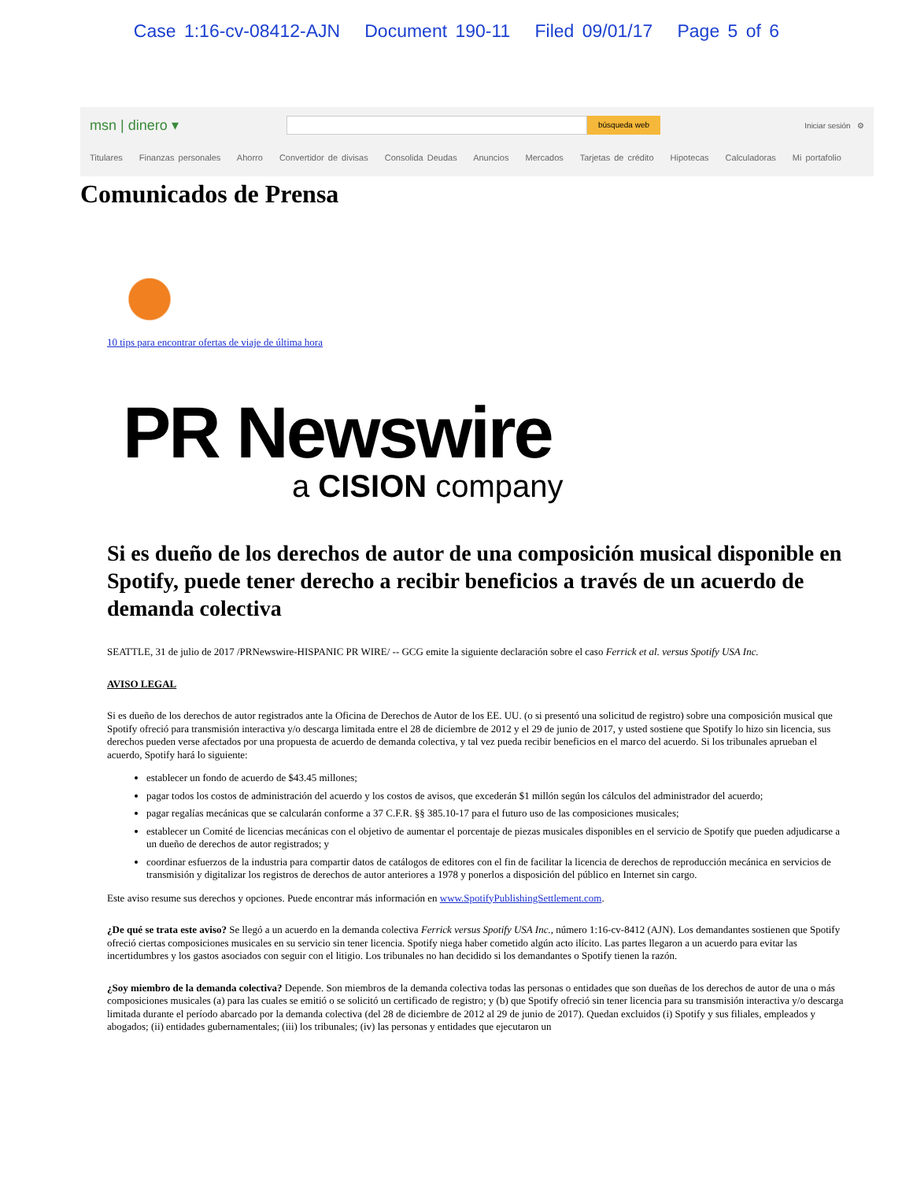Case 1:16-cv-08412-AJN Document 190-11 Filed 09/01/17 Page 5 of 6
msn | dinero ▾
búsqueda web
Iniciar sesión ⚙
Titulares Finanzas personales Ahorro Convertidor de divisas Consolida Deudas Anuncios Mercados Tarjetas de crédito Hipotecas Calculadoras Mi portafolio
Comunicados de Prensa
10 tips para encontrar ofertas de viaje de última hora
PR Newswire
a CISION company
Si es dueño de los derechos de autor de una composición musical disponible en Spotify, puede tener derecho a recibir beneficios a través de un acuerdo de demanda colectiva
SEATTLE, 31 de julio de 2017 /PRNewswire-HISPANIC PR WIRE/ -- GCG emite la siguiente declaración sobre el caso Ferrick et al. versus Spotify USA Inc.
AVISO LEGAL
Si es dueño de los derechos de autor registrados ante la Oficina de Derechos de Autor de los EE. UU. (o si presentó una solicitud de registro) sobre una composición musical que Spotify ofreció para transmisión interactiva y/o descarga limitada entre el 28 de diciembre de 2012 y el 29 de junio de 2017, y usted sostiene que Spotify lo hizo sin licencia, sus derechos pueden verse afectados por una propuesta de acuerdo de demanda colectiva, y tal vez pueda recibir beneficios en el marco del acuerdo. Si los tribunales aprueban el acuerdo, Spotify hará lo siguiente:
establecer un fondo de acuerdo de $43.45 millones;
pagar todos los costos de administración del acuerdo y los costos de avisos, que excederán $1 millón según los cálculos del administrador del acuerdo;
pagar regalías mecánicas que se calcularán conforme a 37 C.F.R. §§ 385.10-17 para el futuro uso de las composiciones musicales;
establecer un Comité de licencias mecánicas con el objetivo de aumentar el porcentaje de piezas musicales disponibles en el servicio de Spotify que pueden adjudicarse a un dueño de derechos de autor registrados; y
coordinar esfuerzos de la industria para compartir datos de catálogos de editores con el fin de facilitar la licencia de derechos de reproducción mecánica en servicios de transmisión y digitalizar los registros de derechos de autor anteriores a 1978 y ponerlos a disposición del público en Internet sin cargo.
Este aviso resume sus derechos y opciones. Puede encontrar más información en www.SpotifyPublishingSettlement.com.
¿De qué se trata este aviso? Se llegó a un acuerdo en la demanda colectiva Ferrick versus Spotify USA Inc., número 1:16-cv-8412 (AJN). Los demandantes sostienen que Spotify ofreció ciertas composiciones musicales en su servicio sin tener licencia. Spotify niega haber cometido algún acto ilícito. Las partes llegaron a un acuerdo para evitar las incertidumbres y los gastos asociados con seguir con el litigio. Los tribunales no han decidido si los demandantes o Spotify tienen la razón.
¿Soy miembro de la demanda colectiva? Depende. Son miembros de la demanda colectiva todas las personas o entidades que son dueñas de los derechos de autor de una o más composiciones musicales (a) para las cuales se emitió o se solicitó un certificado de registro; y (b) que Spotify ofreció sin tener licencia para su transmisión interactiva y/o descarga limitada durante el período abarcado por la demanda colectiva (del 28 de diciembre de 2012 al 29 de junio de 2017). Quedan excluidos (i) Spotify y sus filiales, empleados y abogados; (ii) entidades gubernamentales; (iii) los tribunales; (iv) las personas y entidades que ejecutaron un